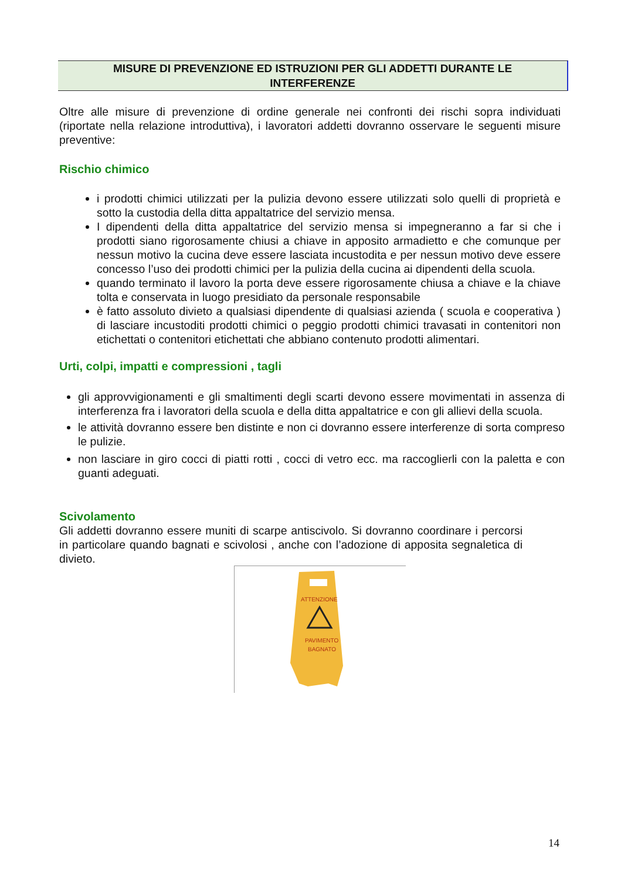MISURE DI PREVENZIONE ED ISTRUZIONI PER GLI ADDETTI DURANTE LE
INTERFERENZE
Oltre alle misure di prevenzione di ordine generale nei confronti dei rischi sopra individuati (riportate nella relazione introduttiva), i lavoratori addetti dovranno osservare le seguenti misure preventive:
Rischio chimico
i prodotti chimici utilizzati per la pulizia devono essere utilizzati solo quelli di proprietà e sotto la custodia della ditta appaltatrice del servizio mensa.
I dipendenti della ditta appaltatrice del servizio mensa si impegneranno a far si che i prodotti siano rigorosamente chiusi a chiave in apposito armadietto e che comunque per nessun motivo la cucina deve essere lasciata incustodita e per nessun motivo deve essere concesso l’uso dei prodotti chimici per la pulizia della cucina ai dipendenti della scuola.
quando terminato il lavoro la porta deve essere rigorosamente chiusa a chiave e la chiave tolta e conservata in luogo presidiato da personale responsabile
è fatto assoluto divieto a qualsiasi dipendente di qualsiasi azienda ( scuola e cooperativa ) di lasciare incustoditi prodotti chimici o peggio prodotti chimici travasati in contenitori non etichettati o contenitori etichettati che abbiano contenuto prodotti alimentari.
Urti, colpi, impatti e compressioni , tagli
gli approvvigionamenti e gli smaltimenti degli scarti devono essere movimentati in assenza di interferenza fra i lavoratori della scuola e della ditta appaltatrice e con gli allievi della scuola.
le attività dovranno essere ben distinte e non ci dovranno essere interferenze di sorta compreso le pulizie.
non lasciare in giro cocci di piatti rotti , cocci di vetro ecc. ma raccoglierli con la paletta e con guanti adeguati.
Scivolamento
Gli addetti dovranno essere muniti di scarpe antiscivolo. Si dovranno coordinare i percorsi in particolare quando bagnati e scivolosi , anche con l’adozione di apposita segnaletica di divieto.
ATTENZIONE
PAVIMENTO
BAGNATO
14